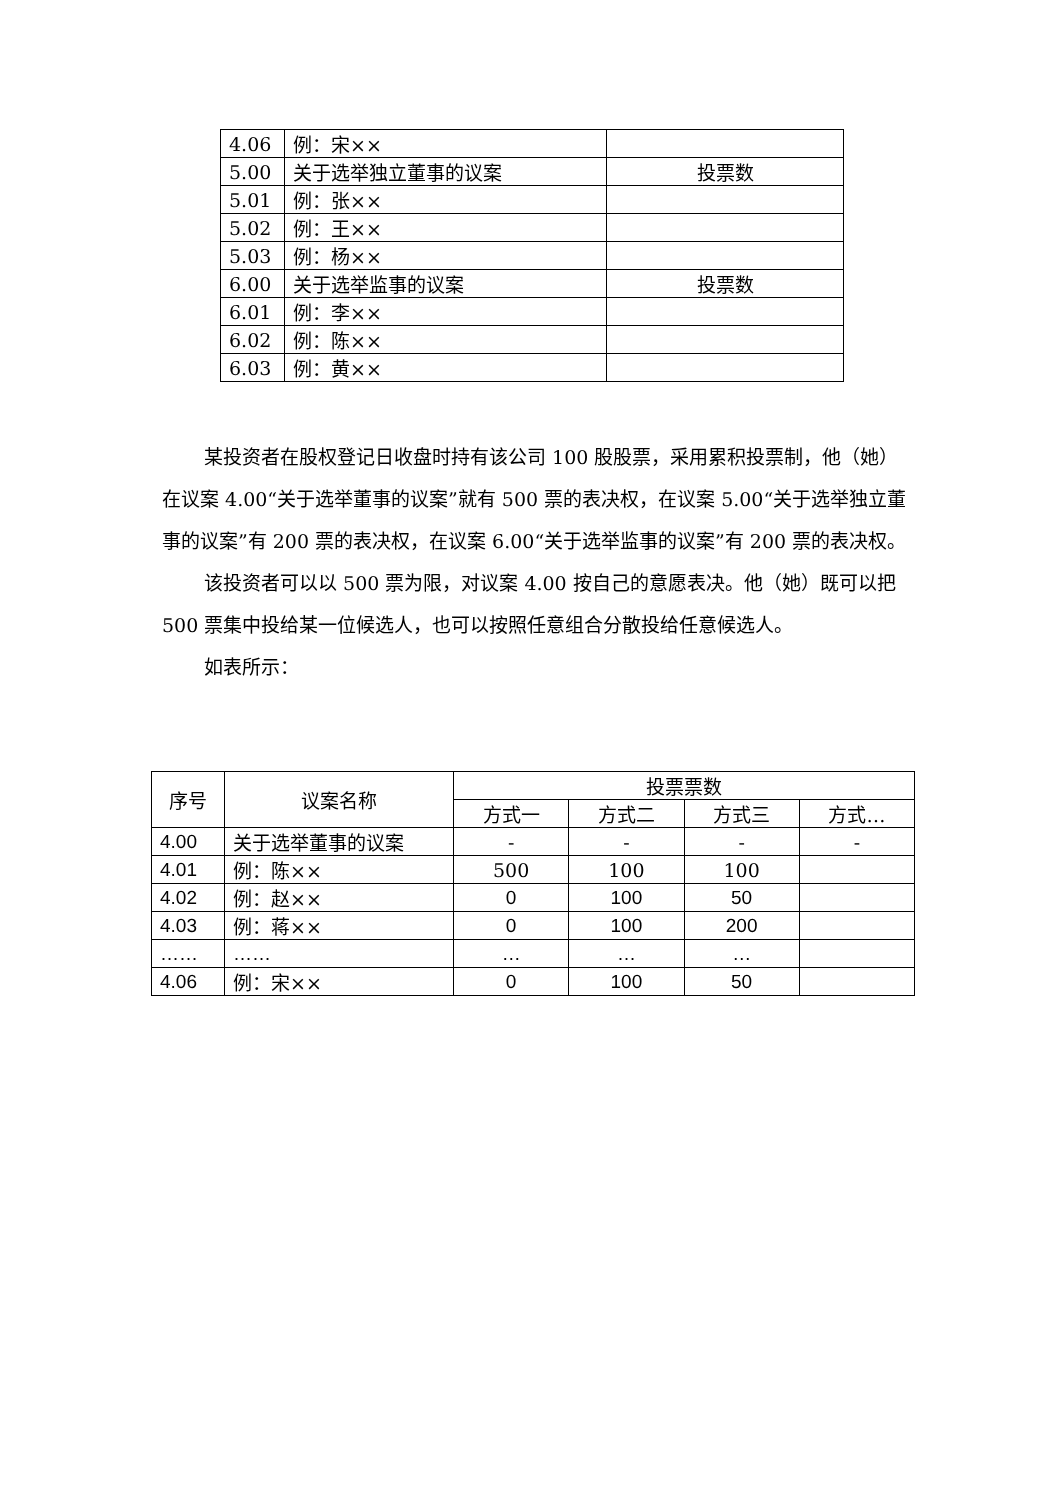| 4.06 | 例：宋×× | |
| 5.00 | 关于选举独立董事的议案 | 投票数 |
| 5.01 | 例：张×× | |
| 5.02 | 例：王×× | |
| 5.03 | 例：杨×× | |
| 6.00 | 关于选举监事的议案 | 投票数 |
| 6.01 | 例：李×× | |
| 6.02 | 例：陈×× | |
| 6.03 | 例：黄×× | |
某投资者在股权登记日收盘时持有该公司 100 股股票，采用累积投票制，他（她）在议案 4.00“关于选举董事的议案”就有 500 票的表决权，在议案 5.00“关于选举独立董事的议案”有 200 票的表决权，在议案 6.00“关于选举监事的议案”有 200 票的表决权。
该投资者可以以 500 票为限，对议案 4.00 按自己的意愿表决。他（她）既可以把 500 票集中投给某一位候选人，也可以按照任意组合分散投给任意候选人。
如表所示：
| 序号 | 议案名称 | 投票票数 | | | |
| --- | --- | --- | --- | --- | --- |
| | | 方式一 | 方式二 | 方式三 | 方式… |
| 4.00 | 关于选举董事的议案 | - | - | - | - |
| 4.01 | 例：陈×× | 500 | 100 | 100 | |
| 4.02 | 例：赵×× | 0 | 100 | 50 | |
| 4.03 | 例：蒋×× | 0 | 100 | 200 | |
| …… | …… | … | … | … | |
| 4.06 | 例：宋×× | 0 | 100 | 50 | |